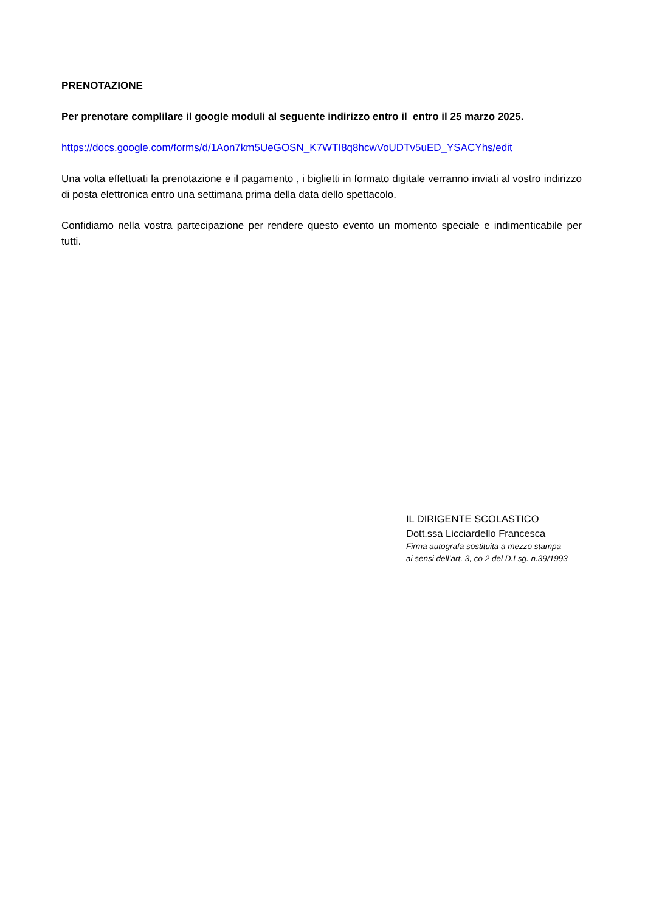PRENOTAZIONE
Per prenotare complilare il google moduli al seguente indirizzo entro il entro il 25 marzo 2025.
https://docs.google.com/forms/d/1Aon7km5UeGOSN_K7WTI8q8hcwVoUDTv5uED_YSACYhs/edit
Una volta effettuati la prenotazione e il pagamento , i biglietti in formato digitale verranno inviati al vostro indirizzo di posta elettronica entro una settimana prima della data dello spettacolo.
Confidiamo nella vostra partecipazione per rendere questo evento un momento speciale e indimenticabile per tutti.
IL DIRIGENTE SCOLASTICO
Dott.ssa Licciardello Francesca
Firma autografa sostituita a mezzo stampa
ai sensi dell’art. 3, co 2 del D.Lsg. n.39/1993